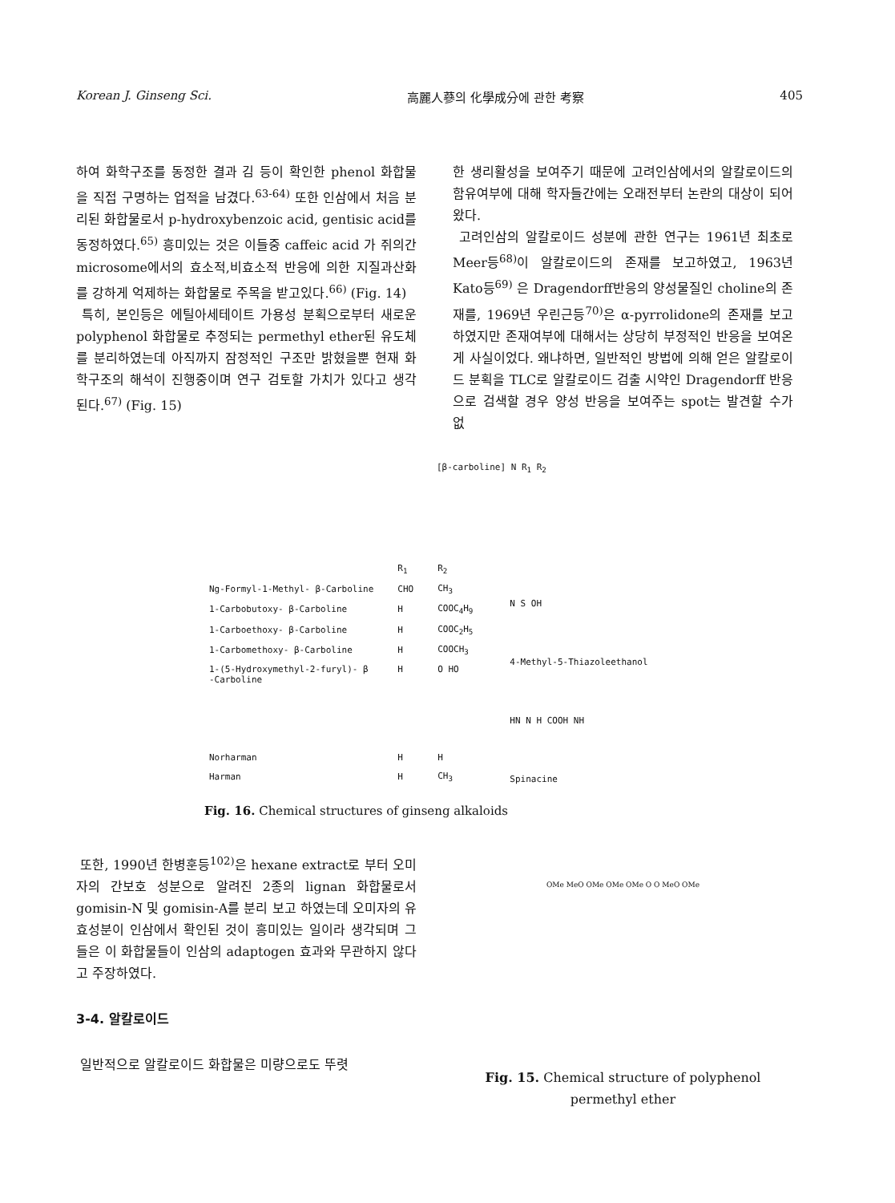Korean J. Ginseng Sci. 高麗人蔘의 化學成分에 관한 考察 405
하여 화학구조를 동정한 결과 김 등이 확인한 phenol 화합물을 직접 구명하는 업적을 남겼다.<sup>63-64)</sup> 또한 인삼에서 처음 분리된 화합물로서 p-hydroxybenzoic acid, gentisic acid를 동정하였다.<sup>65)</sup> 흥미있는 것은 이들중 caffeic acid 가 쥐의간 microsome에서의 효소적,비효소적 반응에 의한 지질과산화를 강하게 억제하는 화합물로 주목을 받고있다.<sup>66)</sup> (Fig. 14)
특히, 본인등은 에틸아세테이트 가용성 분획으로부터 새로운 polyphenol 화합물로 추정되는 permethyl ether된 유도체를 분리하였는데 아직까지 잠정적인 구조만 밝혔을뿐 현재 화학구조의 해석이 진행중이며 연구 검토할 가치가 있다고 생각된다.<sup>67)</sup> (Fig. 15)
한 생리활성을 보여주기 때문에 고려인삼에서의 알칼로이드의 함유여부에 대해 학자들간에는 오래전부터 논란의 대상이 되어왔다.
고려인삼의 알칼로이드 성분에 관한 연구는 1961년 최초로 Meer등<sup>68)</sup>이 알칼로이드의 존재를 보고하였고, 1963년 Kato등<sup>69)</sup> 은 Dragendorff반응의 양성물질인 choline의 존재를, 1969년 우린근등<sup>70)</sup>은 α-pyrrolidone의 존재를 보고하였지만 존재여부에 대해서는 상당히 부정적인 반응을 보여온게 사실이었다. 왜냐하면, 일반적인 방법에 의해 얻은 알칼로이드 분획을 TLC로 알칼로이드 검출 시약인 Dragendorff 반응으로 검색할 경우 양성 반응을 보여주는 spot는 발견할 수가 없
[β-carboline] N R<sub>1</sub> R<sub>2</sub>
| | R<sub>1</sub> | R<sub>2</sub> |
| Ng-Formyl-1-Methyl- β-Carboline | CHO | CH<sub>3</sub> |
| 1-Carbobutoxy- β-Carboline | H | COOC<sub>4</sub>H<sub>9</sub> |
| 1-Carboethoxy- β-Carboline | H | COOC<sub>2</sub>H<sub>5</sub> |
| 1-Carbomethoxy- β-Carboline | H | COOCH<sub>3</sub> |
| 1-(5-Hydroxymethyl-2-furyl)- β -Carboline | H | O HO |
| Norharman | H | H |
| Harman | H | CH<sub>3</sub> |
N S OH
4-Methyl-5-Thiazoleethanol
HN N H COOH NH
Spinacine
Fig. 16. Chemical structures of ginseng alkaloids
또한, 1990년 한병훈등<sup>102)</sup>은 hexane extract로 부터 오미자의 간보호 성분으로 알려진 2종의 lignan 화합물로서 gomisin-N 및 gomisin-A를 분리 보고 하였는데 오미자의 유효성분이 인삼에서 확인된 것이 흥미있는 일이라 생각되며 그들은 이 화합물들이 인삼의 adaptogen 효과와 무관하지 않다고 주장하였다.
3-4. 알칼로이드
일반적으로 알칼로이드 화합물은 미량으로도 뚜렷
OMe MeO OMe OMe OMe O O MeO OMe
Fig. 15. Chemical structure of polyphenol
permethyl ether